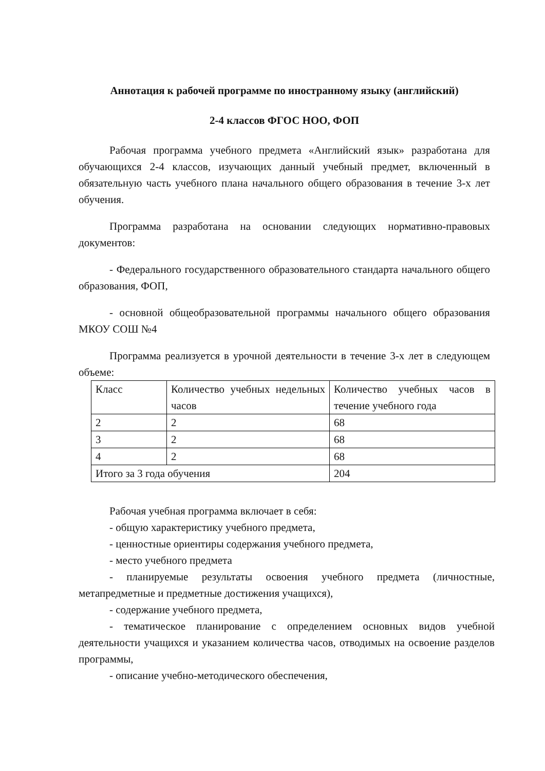Аннотация к рабочей программе по иностранному языку (английский)
2-4 классов ФГОС НОО, ФОП
Рабочая программа учебного предмета «Английский язык» разработана для обучающихся 2-4 классов, изучающих данный учебный предмет, включенный в обязательную часть учебного плана начального общего образования в течение 3-х лет обучения.
Программа разработана на основании следующих нормативно-правовых документов:
- Федерального государственного образовательного стандарта начального общего образования, ФОП,
- основной общеобразовательной программы начального общего образования МКОУ СОШ №4
Программа реализуется в урочной деятельности в течение 3-х лет в следующем объеме:
| Класс | Количество учебных недельных часов | Количество учебных часов в течение учебного года |
| 2 | 2 | 68 |
| 3 | 2 | 68 |
| 4 | 2 | 68 |
| Итого за 3 года обучения | | 204 |
Рабочая учебная программа включает в себя:
- общую характеристику учебного предмета,
- ценностные ориентиры содержания учебного предмета,
- место учебного предмета
- планируемые результаты освоения учебного предмета (личностные, метапредметные и предметные достижения учащихся),
- содержание учебного предмета,
- тематическое планирование с определением основных видов учебной деятельности учащихся и указанием количества часов, отводимых на освоение разделов программы,
- описание учебно-методического обеспечения,